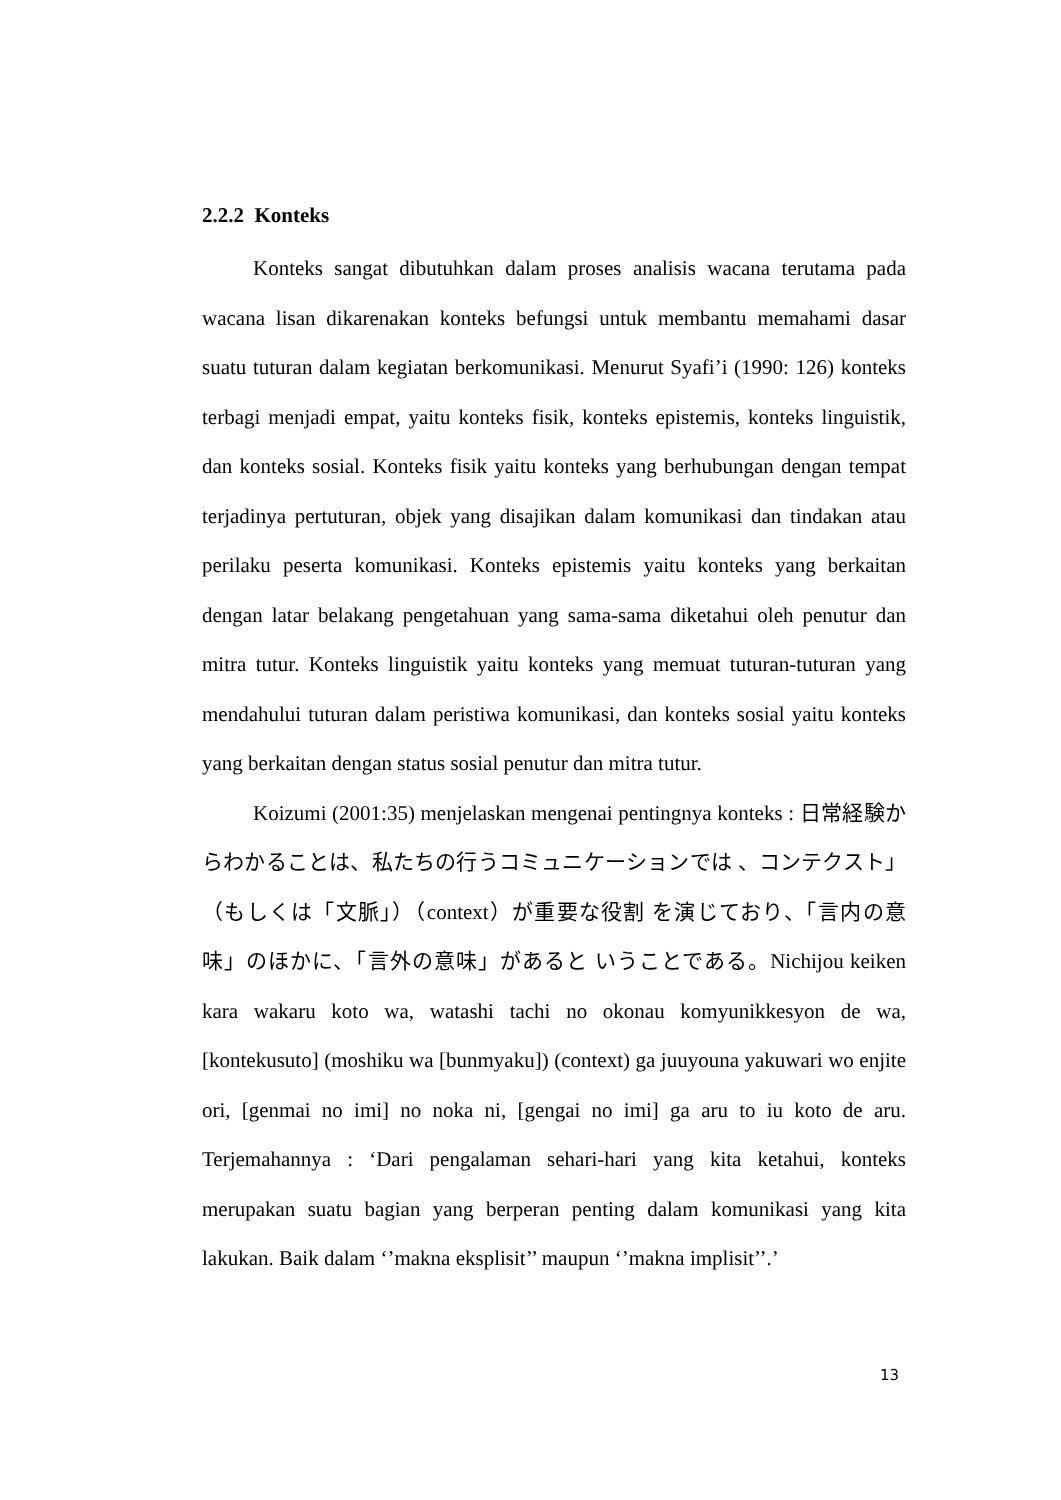2.2.2 Konteks
Konteks sangat dibutuhkan dalam proses analisis wacana terutama pada wacana lisan dikarenakan konteks befungsi untuk membantu memahami dasar suatu tuturan dalam kegiatan berkomunikasi. Menurut Syafi’i (1990: 126) konteks terbagi menjadi empat, yaitu konteks fisik, konteks epistemis, konteks linguistik, dan konteks sosial. Konteks fisik yaitu konteks yang berhubungan dengan tempat terjadinya pertuturan, objek yang disajikan dalam komunikasi dan tindakan atau perilaku peserta komunikasi. Konteks epistemis yaitu konteks yang berkaitan dengan latar belakang pengetahuan yang sama-sama diketahui oleh penutur dan mitra tutur. Konteks linguistik yaitu konteks yang memuat tuturan-tuturan yang mendahului tuturan dalam peristiwa komunikasi, dan konteks sosial yaitu konteks yang berkaitan dengan status sosial penutur dan mitra tutur.
Koizumi (2001:35) menjelaskan mengenai pentingnya konteks : 日常経験からわかることは、私たちの行うコミュニケーションでは 、コンテクスト」（もしくは「文脈」）（context）が重要な役割 を演じており、「言内の意味」のほかに、「言外の意味」があると いうことである。Nichijou keiken kara wakaru koto wa, watashi tachi no okonau komyunikkesyon de wa, [kontekusuto] (moshiku wa [bunmyaku]) (context) ga juuyouna yakuwari wo enjite ori, [genmai no imi] no noka ni, [gengai no imi] ga aru to iu koto de aru. Terjemahannya : ‘Dari pengalaman sehari-hari yang kita ketahui, konteks merupakan suatu bagian yang berperan penting dalam komunikasi yang kita lakukan. Baik dalam ‘’makna eksplisit’’ maupun ‘’makna implisit’’.’
13